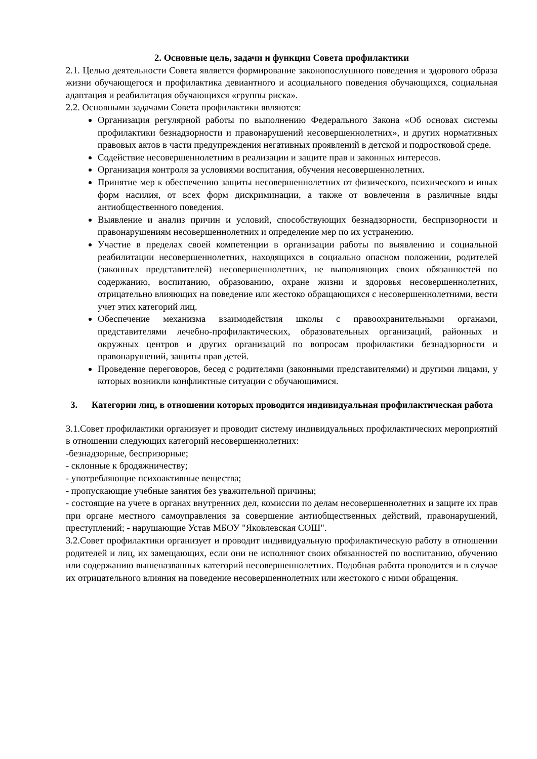2. Основные цель, задачи и функции Совета профилактики
2.1. Целью деятельности Совета является формирование законопослушного поведения и здорового образа жизни обучающегося и профилактика девиантного и асоциального поведения обучающихся, социальная адаптация и реабилитация обучающихся «группы риска».
2.2. Основными задачами Совета профилактики являются:
Организация регулярной работы по выполнению Федерального Закона «Об основах системы профилактики безнадзорности и правонарушений несовершеннолетних», и других нормативных правовых актов в части предупреждения негативных проявлений в детской и подростковой среде.
Содействие несовершеннолетним в реализации и защите прав и законных интересов.
Организация контроля за условиями воспитания, обучения несовершеннолетних.
Принятие мер к обеспечению защиты несовершеннолетних от физического, психического и иных форм насилия, от всех форм дискриминации, а также от вовлечения в различные виды антиобщественного поведения.
Выявление и анализ причин и условий, способствующих безнадзорности, беспризорности и правонарушениям несовершеннолетних и определение мер по их устранению.
Участие в пределах своей компетенции в организации работы по выявлению и социальной реабилитации несовершеннолетних, находящихся в социально опасном положении, родителей (законных представителей) несовершеннолетних, не выполняющих своих обязанностей по содержанию, воспитанию, образованию, охране жизни и здоровья несовершеннолетних, отрицательно влияющих на поведение или жестоко обращающихся с несовершеннолетними, вести учет этих категорий лиц.
Обеспечение механизма взаимодействия школы с правоохранительными органами, представителями лечебно-профилактических, образовательных организаций, районных и окружных центров и других организаций по вопросам профилактики безнадзорности и правонарушений, защиты прав детей.
Проведение переговоров, бесед с родителями (законными представителями) и другими лицами, у которых возникли конфликтные ситуации с обучающимися.
3. Категории лиц, в отношении которых проводится индивидуальная профилактическая работа
3.1.Совет профилактики организует и проводит систему индивидуальных профилактических мероприятий в отношении следующих категорий несовершеннолетних:
-безнадзорные, беспризорные;
- склонные к бродяжничеству;
- употребляющие психоактивные вещества;
- пропускающие учебные занятия без уважительной причины;
- состоящие на учете в органах внутренних дел, комиссии по делам несовершеннолетних и защите их прав при органе местного самоуправления за совершение антиобщественных действий, правонарушений, преступлений; - нарушающие Устав МБОУ "Яковлевская СОШ".
3.2.Совет профилактики организует и проводит индивидуальную профилактическую работу в отношении родителей и лиц, их замещающих, если они не исполняют своих обязанностей по воспитанию, обучению или содержанию вышеназванных категорий несовершеннолетних. Подобная работа проводится и в случае их отрицательного влияния на поведение несовершеннолетних или жестокого с ними обращения.